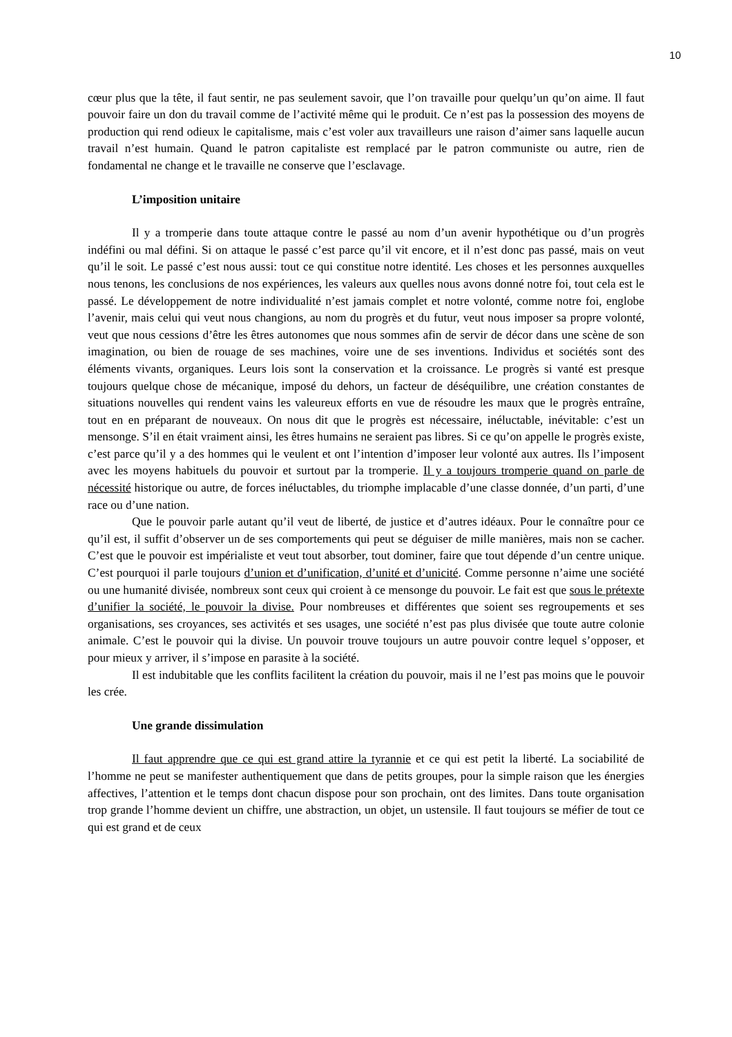10
cœur plus que la tête, il faut sentir, ne pas seulement savoir, que l’on travaille pour quelqu’un qu’on aime. Il faut pouvoir faire un don du travail comme de l’activité même qui le produit. Ce n’est pas la possession des moyens de production qui rend odieux le capitalisme, mais c’est voler aux travailleurs une raison d’aimer sans laquelle aucun travail n’est humain. Quand le patron capitaliste est remplacé par le patron communiste ou autre, rien de fondamental ne change et le travaille ne conserve que l’esclavage.
L’imposition unitaire
Il y a tromperie dans toute attaque contre le passé au nom d’un avenir hypothétique ou d’un progrès indéfini ou mal défini. Si on attaque le passé c’est parce qu’il vit encore, et il n’est donc pas passé, mais on veut qu’il le soit. Le passé c’est nous aussi: tout ce qui constitue notre identité. Les choses et les personnes auxquelles nous tenons, les conclusions de nos expériences, les valeurs aux quelles nous avons donné notre foi, tout cela est le passé. Le développement de notre individualité n’est jamais complet et notre volonté, comme notre foi, englobe l’avenir, mais celui qui veut nous changions, au nom du progrès et du futur, veut nous imposer sa propre volonté, veut que nous cessions d’être les êtres autonomes que nous sommes afin de servir de décor dans une scène de son imagination, ou bien de rouage de ses machines, voire une de ses inventions. Individus et sociétés sont des éléments vivants, organiques. Leurs lois sont la conservation et la croissance. Le progrès si vanté est presque toujours quelque chose de mécanique, imposé du dehors, un facteur de déséquilibre, une création constantes de situations nouvelles qui rendent vains les valeureux efforts en vue de résoudre les maux que le progrès entraîne, tout en en préparant de nouveaux. On nous dit que le progrès est nécessaire, inéluctable, inévitable: c’est un mensonge. S’il en était vraiment ainsi, les êtres humains ne seraient pas libres. Si ce qu’on appelle le progrès existe, c’est parce qu’il y a des hommes qui le veulent et ont l’intention d’imposer leur volonté aux autres. Ils l’imposent avec les moyens habituels du pouvoir et surtout par la tromperie. Il y a toujours tromperie quand on parle de nécessité historique ou autre, de forces inéluctables, du triomphe implacable d’une classe donnée, d’un parti, d’une race ou d’une nation.
Que le pouvoir parle autant qu’il veut de liberté, de justice et d’autres idéaux. Pour le connaître pour ce qu’il est, il suffit d’observer un de ses comportements qui peut se déguiser de mille manières, mais non se cacher. C’est que le pouvoir est impérialiste et veut tout absorber, tout dominer, faire que tout dépende d’un centre unique. C’est pourquoi il parle toujours d’union et d’unification, d’unité et d’unicité. Comme personne n’aime une société ou une humanité divisée, nombreux sont ceux qui croient à ce mensonge du pouvoir. Le fait est que sous le prétexte d’unifier la société, le pouvoir la divise. Pour nombreuses et différentes que soient ses regroupements et ses organisations, ses croyances, ses activités et ses usages, une société n’est pas plus divisée que toute autre colonie animale. C’est le pouvoir qui la divise. Un pouvoir trouve toujours un autre pouvoir contre lequel s’opposer, et pour mieux y arriver, il s’impose en parasite à la société.
Il est indubitable que les conflits facilitent la création du pouvoir, mais il ne l’est pas moins que le pouvoir les crée.
Une grande dissimulation
Il faut apprendre que ce qui est grand attire la tyrannie et ce qui est petit la liberté. La sociabilité de l’homme ne peut se manifester authentiquement que dans de petits groupes, pour la simple raison que les énergies affectives, l’attention et le temps dont chacun dispose pour son prochain, ont des limites. Dans toute organisation trop grande l’homme devient un chiffre, une abstraction, un objet, un ustensile. Il faut toujours se méfier de tout ce qui est grand et de ceux